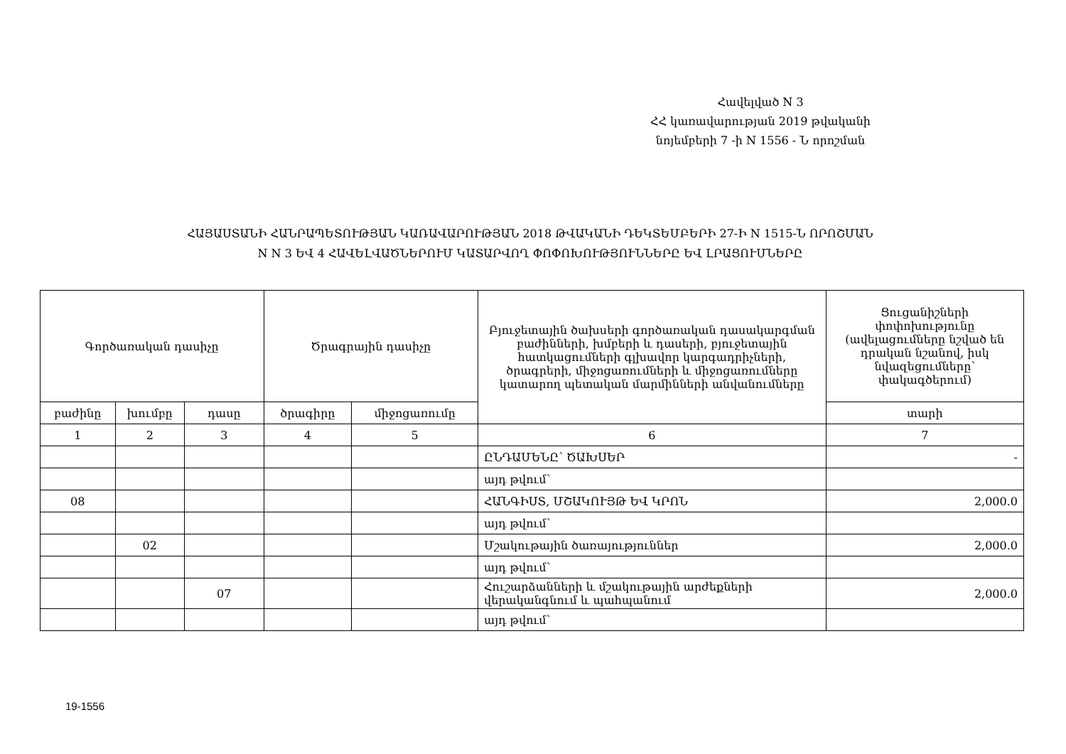Հավելված N 3
ՀՀ կառավարության 2019 թվականի
նոյեմբերի 7 -ի N 1556 - Ն որոշման
ՀԱՅԱՍՏԱՆԻ ՀԱՆՐԱՊԵՏՈՒԹՅԱՆ ԿԱՌԱՎԱՐՈՒԹՅԱՆ 2018 ԹՎԱԿԱՆԻ ԴԵԿՏԵՄԲԵՐԻ 27-Ի N 1515-Ն ՈՐՈՇՄԱՆ
N N 3 ԵՎ 4 ՀԱՎԵԼՎԱԾՆԵՐՈՒՄ ԿԱՏԱՐՎՈՂ ՓՈՓՈԽՈՒԹՅՈՒՆՆԵՐԸ ԵՎ ԼՐԱՑՈՒՄՆԵՐԸ
| Գործառական դասիչը | | | Ծրագրային դասիչը | | Բյուջետային ծախսերի գործառական դասակարգման բաժինների, խմբերի և դասերի, բյուջետային հատկացումների գլխավոր կարգադրիչների, ծրագրերի, միջոցառումների և միջոցառումները կատարող պետական մարմինների անվանումները | Ցուցանիշների փոփոխությունը (ավելացումները նշված են դրական նշանով, իսկ նվազեցումները՝ փակագծերում) |
| --- | --- | --- | --- | --- | --- | --- |
| բաժինը | խումբը | դասը | ծրագիրը | միջոցառումը | | տարի |
| 1 | 2 | 3 | 4 | 5 | 6 | 7 |
| | | | | | ԸՆԴԱՄԵՆԸ՝ ԾԱԽՍԵՐ | - |
| | | | | | այդ թվում՝ | |
| 08 | | | | | ՀԱՆԳԻՍՏ, ՄՇԱԿՈՒՅԹ ԵՎ ԿՐՈՆ | 2,000.0 |
| | | | | | այդ թվում՝ | |
| | 02 | | | | Մշակութային ծառայություններ | 2,000.0 |
| | | | | | այդ թվում՝ | |
| | | 07 | | | Հուշարձանների և մշակութային արժեքների վերականգնում և պահպանում | 2,000.0 |
| | | | | | այդ թվում՝ | |
19-1556